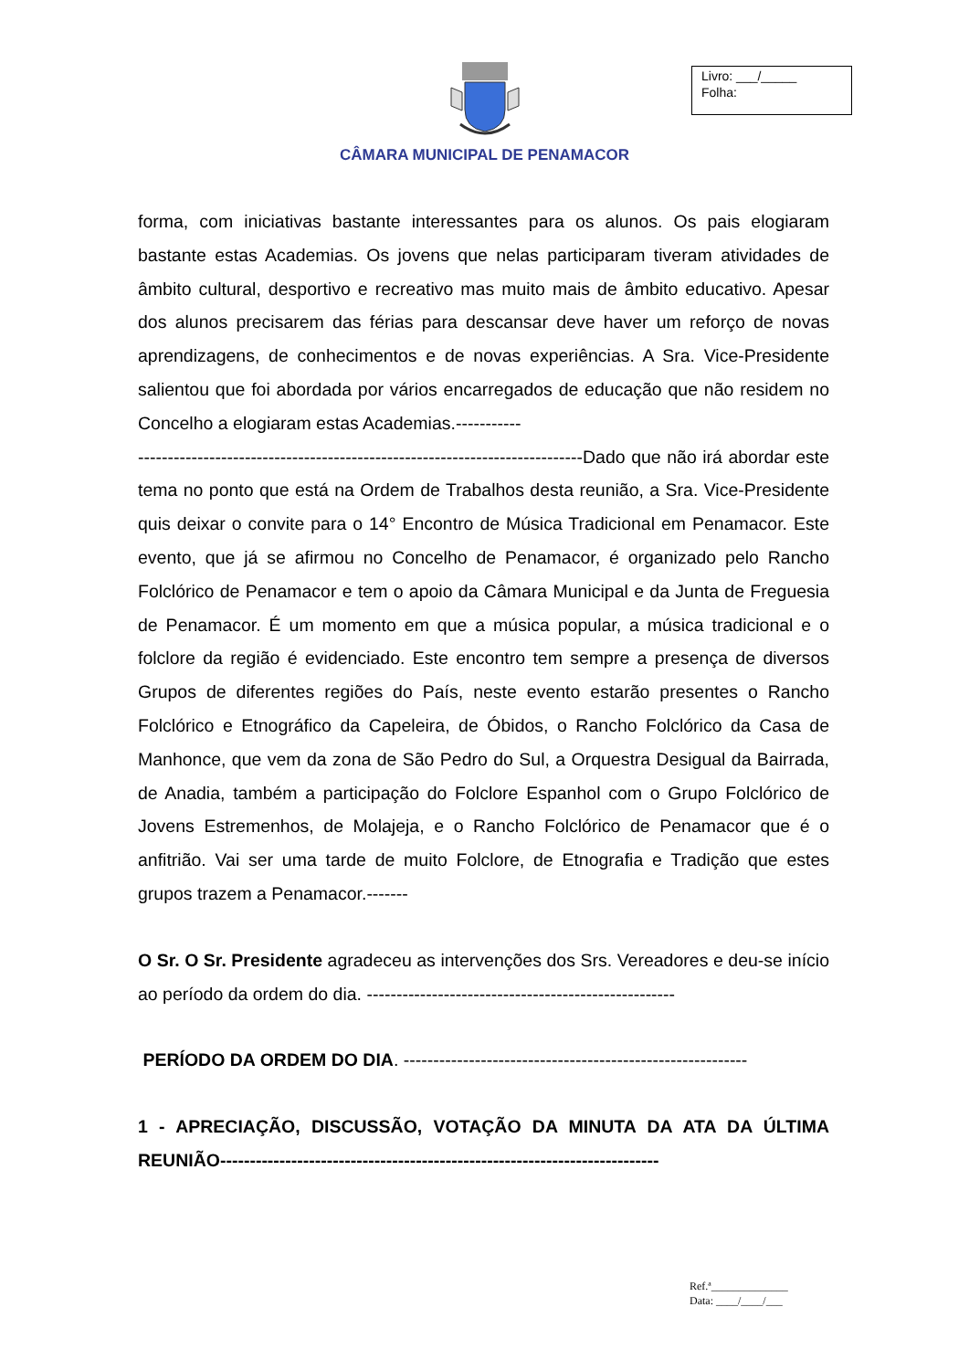Livro: ___/_____
Folha:
CÂMARA MUNICIPAL DE PENAMACOR
forma, com iniciativas bastante interessantes para os alunos. Os pais elogiaram bastante estas Academias. Os jovens que nelas participaram tiveram atividades de âmbito cultural, desportivo e recreativo mas muito mais de âmbito educativo. Apesar dos alunos precisarem das férias para descansar deve haver um reforço de novas aprendizagens, de conhecimentos e de novas experiências. A Sra. Vice-Presidente salientou que foi abordada por vários encarregados de educação que não residem no Concelho a elogiaram estas Academias.-----------
---------------------------------------------------------------------------Dado que não irá abordar este tema no ponto que está na Ordem de Trabalhos desta reunião, a Sra. Vice-Presidente quis deixar o convite para o 14° Encontro de Música Tradicional em Penamacor. Este evento, que já se afirmou no Concelho de Penamacor, é organizado pelo Rancho Folclórico de Penamacor e tem o apoio da Câmara Municipal e da Junta de Freguesia de Penamacor. É um momento em que a música popular, a música tradicional e o folclore da região é evidenciado. Este encontro tem sempre a presença de diversos Grupos de diferentes regiões do País, neste evento estarão presentes o Rancho Folclórico e Etnográfico da Capeleira, de Óbidos, o Rancho Folclórico da Casa de Manhonce, que vem da zona de São Pedro do Sul, a Orquestra Desigual da Bairrada, de Anadia, também a participação do Folclore Espanhol com o Grupo Folclórico de Jovens Estremenhos, de Molajeja, e o Rancho Folclórico de Penamacor que é o anfitrião. Vai ser uma tarde de muito Folclore, de Etnografia e Tradição que estes grupos trazem a Penamacor.-------
O Sr. O Sr. Presidente agradeceu as intervenções dos Srs. Vereadores e deu-se início ao período da ordem do dia. ----------------------------------------------------
PERÍODO DA ORDEM DO DIA. ----------------------------------------------------------
1 - APRECIAÇÃO, DISCUSSÃO, VOTAÇÃO DA MINUTA DA ATA DA ÚLTIMA REUNIÃO--------------------------------------------------------------------------
Ref.ª______________
Data: ____/____/___